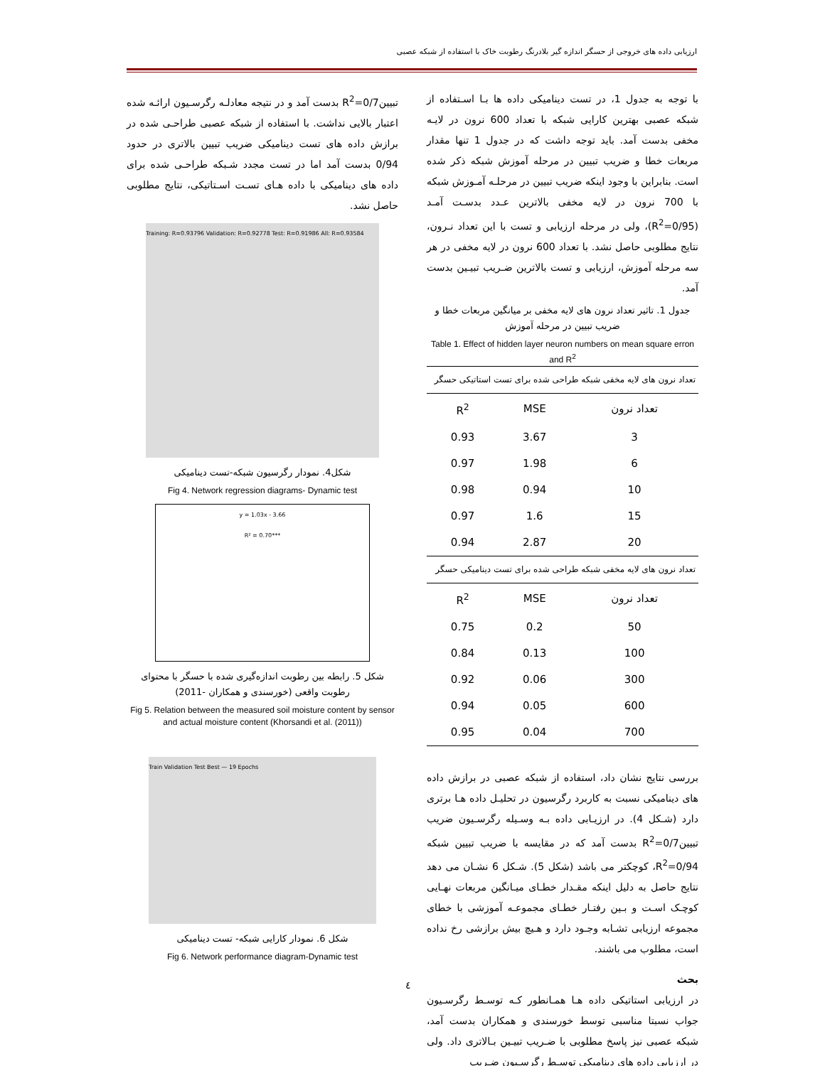ارزیابی داده های خروجی از حسگر اندازه گیر بلادرنگ رطوبت خاک با استفاده از شبکه عصبی
با توجه به جدول 1، در تست دینامیکی داده ها بـا اسـتفاده از شبکه عصبی بهترین کارایی شبکه با تعداد 600 نرون در لایـه مخفی بدست آمد. باید توجه داشت که در جدول 1 تنها مقدار مربعات خطا و ضریب تبیین در مرحله آموزش شبکه ذکر شده است. بنابراین با وجود اینکه ضریب تبیین در مرحلـه آمـوزش شبکه با 700 نرون در لایه مخفی بالاترین عـدد بدسـت آمـد (R<sup>2</sup>=0/95)، ولی در مرحله ارزیابی و تست با این تعداد نـرون، نتایج مطلوبی حاصل نشد. با تعداد 600 نرون در لایه مخفی در هر سه مرحله آموزش، ارزیابی و تست بالاترین ضـریب تبیـین بدست آمد.
جدول 1. تاثیر تعداد نرون های لایه مخفی بر میانگین مربعات خطا و ضریب تبیین در مرحله آموزش
Table 1. Effect of hidden layer neuron numbers on mean square erron and R<sup>2</sup>
| تعداد نرون های لایه مخفی شبکه طراحی شده برای تست استاتیکی حسگر | | |
| تعداد نرون | MSE | R<sup>2</sup> |
| 3 | 3.67 | 0.93 |
| 6 | 1.98 | 0.97 |
| 10 | 0.94 | 0.98 |
| 15 | 1.6 | 0.97 |
| 20 | 2.87 | 0.94 |
| تعداد نرون های لایه مخفی شبکه طراحی شده برای تست دینامیکی حسگر | | |
| تعداد نرون | MSE | R<sup>2</sup> |
| 50 | 0.2 | 0.75 |
| 100 | 0.13 | 0.84 |
| 300 | 0.06 | 0.92 |
| 600 | 0.05 | 0.94 |
| 700 | 0.04 | 0.95 |
بررسی نتایج نشان داد، استفاده از شبکه عصبی در برازش داده های دینامیکی نسبت به کاربرد رگرسیون در تحلیـل داده هـا برتری دارد (شـکل 4). در ارزیـابی داده بـه وسـیله رگرسـیون ضریب تبیینR<sup>2</sup>=0/7 بدست آمد که در مقایسه با ضریب تبیین شبکه R<sup>2</sup>=0/94، کوچکتر می باشد (شکل 5). شـکل 6 نشـان می دهد نتایج حاصل به دلیل اینکه مقـدار خطـای میـانگین مربعات نهـایی کوچـک اسـت و بـین رفتـار خطـای مجموعـه آموزشی با خطای مجموعه ارزیابی تشـابه وجـود دارد و هـیچ بیش برازشی رخ نداده است، مطلوب می باشند.
بحث
در ارزیابی استاتیکی داده هـا همـانطور کـه توسـط رگرسـیون جواب نسبتا مناسبی توسط خورسندی و همکاران بدست آمد، شبکه عصبی نیز پاسخ مطلوبی با ضـریب تبیـین بـالاتری داد. ولی در ارزیابی داده های دینامیکی توسـط رگرسـیون ضـریب
تبیینR<sup>2</sup>=0/7 بدست آمد و در نتیجه معادلـه رگرسـیون ارائـه شده اعتبار بالایی نداشت. با استفاده از شبکه عصبی طراحـی شده در برازش داده های تست دینامیکی ضریب تبیین بالاتری در حدود 0/94 بدست آمد اما در تست مجدد شـبکه طراحـی شده برای داده های دینامیکی با داده هـای تسـت اسـتاتیکی، نتایج مطلوبی حاصل نشد.
Training: R=0.93796 Validation: R=0.92778 Test: R=0.91986 All: R=0.93584
شکل4. نمودار رگرسیون شبکه-تست دینامیکی
Fig 4. Network regression diagrams- Dynamic test
y = 1.03x - 3.66
R² = 0.70***
شکل 5. رابطه بین رطوبت اندازه‌گیری شده با حسگر با محتوای رطوبت واقعی (خورسندی و همکاران -2011)
Fig 5. Relation between the measured soil moisture content by sensor and actual moisture content (Khorsandi et al. (2011))
Train Validation Test Best — 19 Epochs
شکل 6. نمودار کارایی شبکه- تست دینامیکی
Fig 6. Network performance diagram-Dynamic test
٤